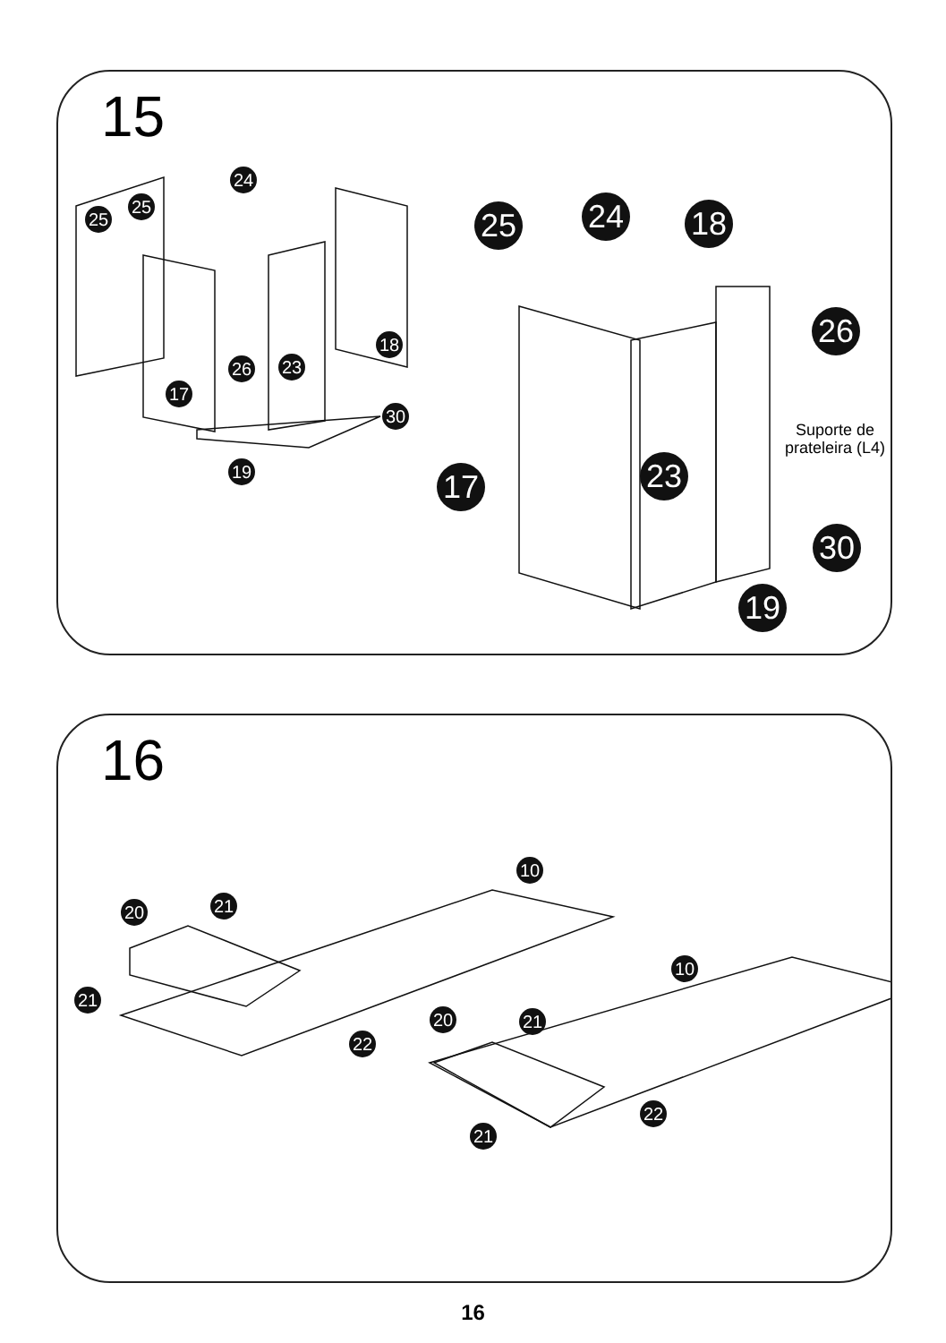15
25
25
24
18
26 23
17
30
19
25 24 18
26
Suporte de
prateleira (L4)
17 23
30
19
16
10
20 21
21
22
10
20 21
21
22
16